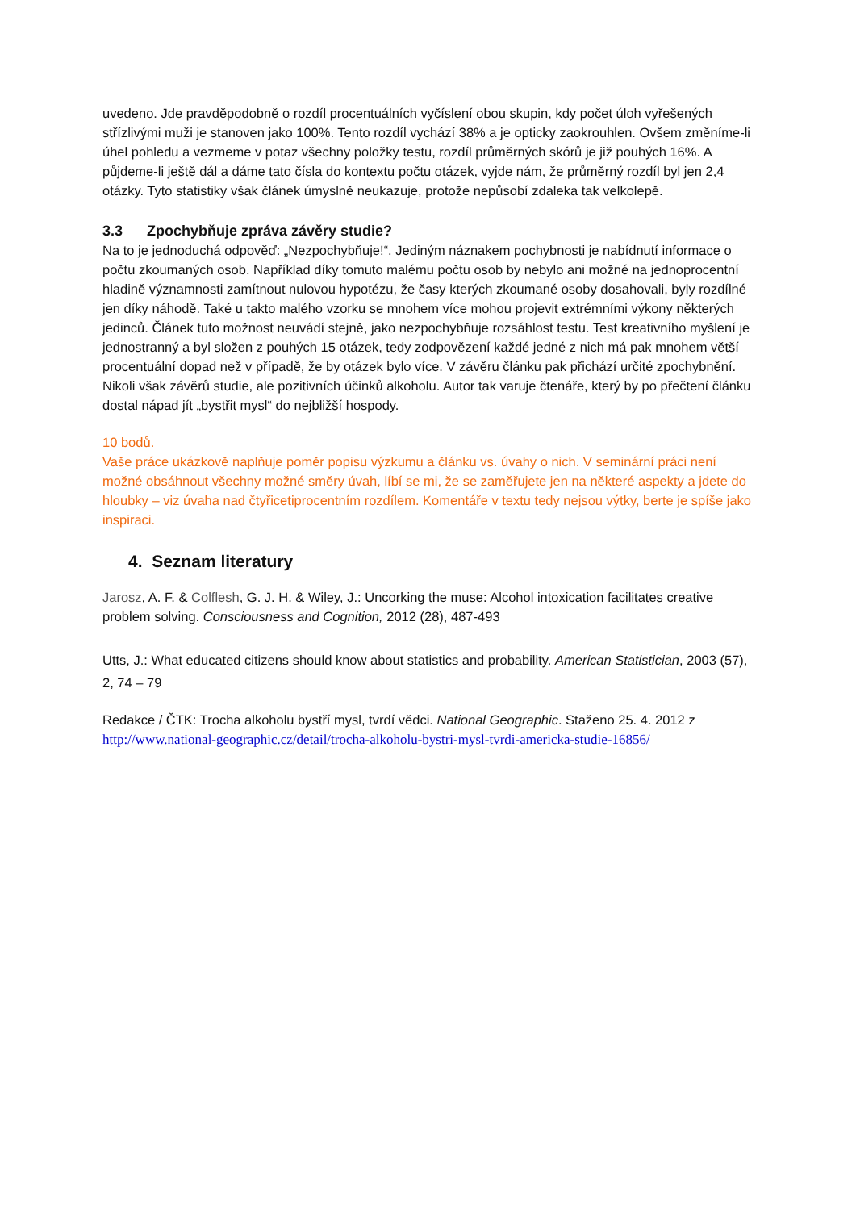uvedeno. Jde pravděpodobně o rozdíl procentuálních vyčíslení obou skupin, kdy počet úloh vyřešených střízlivými muži je stanoven jako 100%. Tento rozdíl vychází 38% a je opticky zaokrouhlen. Ovšem změníme-li úhel pohledu a vezmeme v potaz všechny položky testu, rozdíl průměrných skórů je již pouhých 16%. A půjdeme-li ještě dál a dáme tato čísla do kontextu počtu otázek, vyjde nám, že průměrný rozdíl byl jen 2,4 otázky. Tyto statistiky však článek úmyslně neukazuje, protože nepůsobí zdaleka tak velkolepě.
3.3 Zpochybňuje zpráva závěry studie?
Na to je jednoduchá odpověď: „Nezpochybňuje!“. Jediným náznakem pochybnosti je nabídnutí informace o počtu zkoumaných osob. Například díky tomuto malému počtu osob by nebylo ani možné na jednoprocentní hladině významnosti zamítnout nulovou hypotézu, že časy kterých zkoumané osoby dosahovali, byly rozdílné jen díky náhodě. Také u takto malého vzorku se mnohem více mohou projevit extrémními výkony některých jedinců. Článek tuto možnost neuvádí stejně, jako nezpochybňuje rozsáhlost testu. Test kreativního myšlení je jednostranný a byl složen z pouhých 15 otázek, tedy zodpovězení každé jedné z nich má pak mnohem větší procentuální dopad než v případě, že by otázek bylo více. V závěru článku pak přichází určité zpochybnění. Nikoli však závěrů studie, ale pozitivních účinků alkoholu. Autor tak varuje čtenáře, který by po přečtení článku dostal nápad jít „bystřit mysl“ do nejbližší hospody.
10 bodů.
Vaše práce ukázkově naplňuje poměr popisu výzkumu a článku vs. úvahy o nich. V seminární práci není možné obsáhnout všechny možné směry úvah, líbí se mi, že se zaměřujete jen na některé aspekty a jdete do hloubky – viz úvaha nad čtyřicetiprocentním rozdílem. Komentáře v textu tedy nejsou výtky, berte je spíše jako inspiraci.
4. Seznam literatury
Jarosz, A. F. & Colflesh, G. J. H. & Wiley, J.: Uncorking the muse: Alcohol intoxication facilitates creative problem solving. Consciousness and Cognition, 2012 (28), 487-493
Utts, J.: What educated citizens should know about statistics and probability. American Statistician, 2003 (57), 2, 74 – 79
Redakce / ČTK: Trocha alkoholu bystří mysl, tvrdí vědci. National Geographic. Staženo 25. 4. 2012 z http://www.national-geographic.cz/detail/trocha-alkoholu-bystri-mysl-tvrdi-americka-studie-16856/